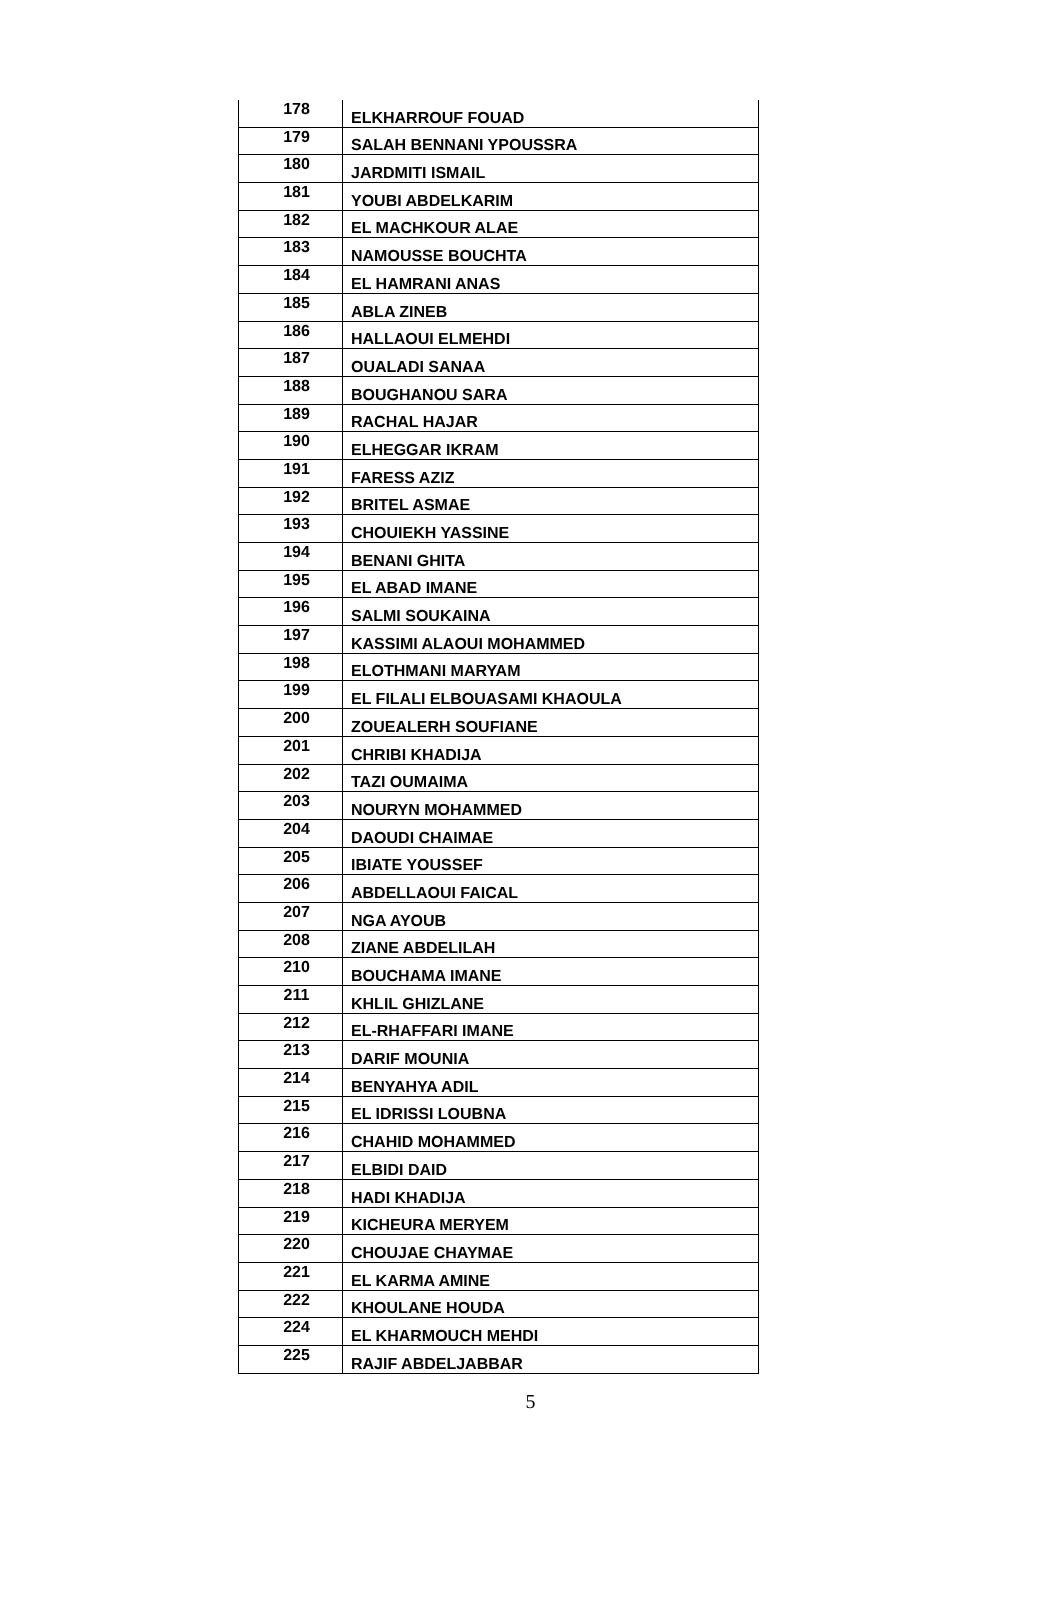| 178 | ELKHARROUF FOUAD |
| 179 | SALAH BENNANI YPOUSSRA |
| 180 | JARDMITI ISMAIL |
| 181 | YOUBI ABDELKARIM |
| 182 | EL MACHKOUR ALAE |
| 183 | NAMOUSSE BOUCHTA |
| 184 | EL HAMRANI ANAS |
| 185 | ABLA ZINEB |
| 186 | HALLAOUI ELMEHDI |
| 187 | OUALADI SANAA |
| 188 | BOUGHANOU SARA |
| 189 | RACHAL HAJAR |
| 190 | ELHEGGAR IKRAM |
| 191 | FARESS AZIZ |
| 192 | BRITEL ASMAE |
| 193 | CHOUIEKH YASSINE |
| 194 | BENANI GHITA |
| 195 | EL ABAD IMANE |
| 196 | SALMI SOUKAINA |
| 197 | KASSIMI ALAOUI MOHAMMED |
| 198 | ELOTHMANI MARYAM |
| 199 | EL FILALI ELBOUASAMI KHAOULA |
| 200 | ZOUEALERH SOUFIANE |
| 201 | CHRIBI KHADIJA |
| 202 | TAZI OUMAIMA |
| 203 | NOURYN MOHAMMED |
| 204 | DAOUDI CHAIMAE |
| 205 | IBIATE YOUSSEF |
| 206 | ABDELLAOUI FAICAL |
| 207 | NGA AYOUB |
| 208 | ZIANE ABDELILAH |
| 210 | BOUCHAMA IMANE |
| 211 | KHLIL GHIZLANE |
| 212 | EL-RHAFFARI IMANE |
| 213 | DARIF MOUNIA |
| 214 | BENYAHYA ADIL |
| 215 | EL IDRISSI LOUBNA |
| 216 | CHAHID MOHAMMED |
| 217 | ELBIDI DAID |
| 218 | HADI KHADIJA |
| 219 | KICHEURA MERYEM |
| 220 | CHOUJAE CHAYMAE |
| 221 | EL KARMA AMINE |
| 222 | KHOULANE HOUDA |
| 224 | EL KHARMOUCH MEHDI |
| 225 | RAJIF ABDELJABBAR |
5